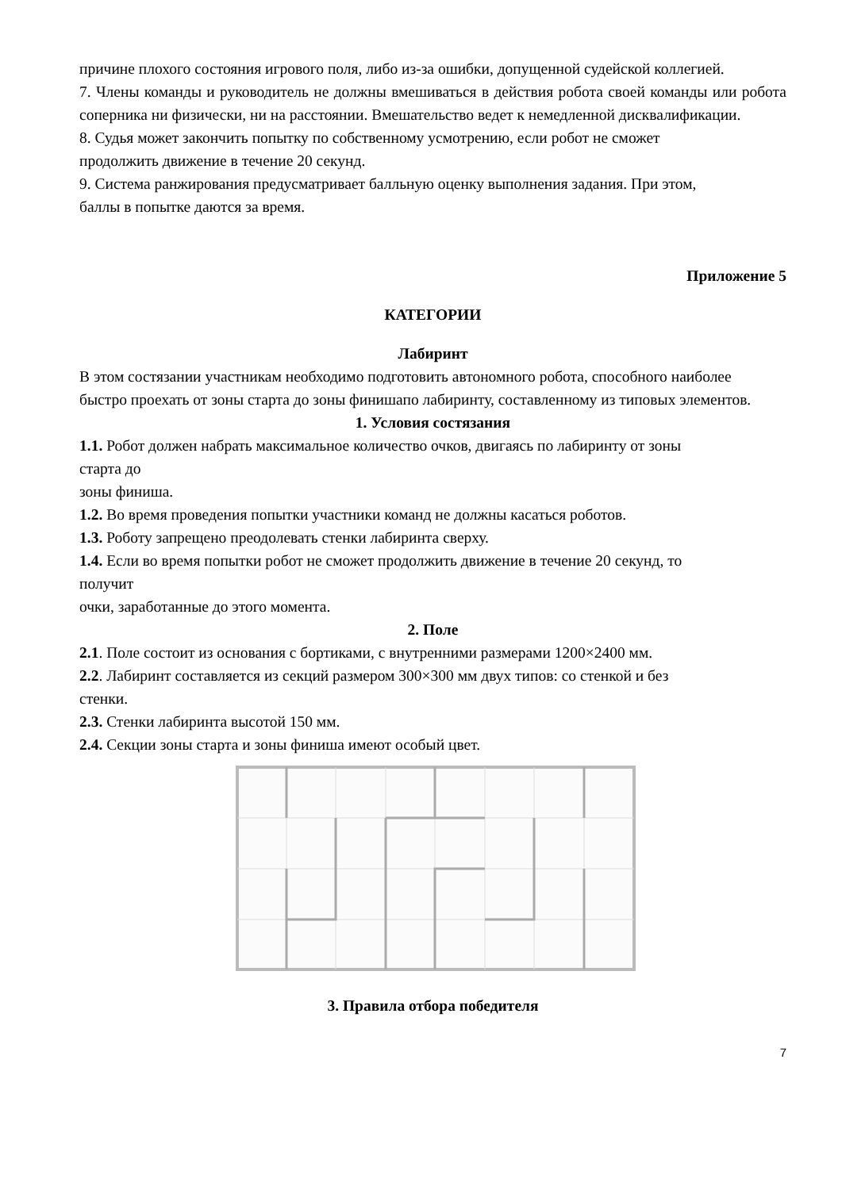причине плохого состояния игрового поля, либо из-за ошибки, допущенной судейской коллегией.
7. Члены команды и руководитель не должны вмешиваться в действия робота своей команды или робота соперника ни физически, ни на расстоянии. Вмешательство ведет к немедленной дисквалификации.
8. Судья может закончить попытку по собственному усмотрению, если робот не сможет
продолжить движение в течение 20 секунд.
9. Система ранжирования предусматривает балльную оценку выполнения задания. При этом,
баллы в попытке даются за время.
Приложение 5
КАТЕГОРИИ
Лабиринт
В этом состязании участникам необходимо подготовить автономного робота, способного наиболее
быстро проехать от зоны старта до зоны финишапо лабиринту, составленному из типовых элементов.
1. Условия состязания
1.1. Робот должен набрать максимальное количество очков, двигаясь по лабиринту от зоны
старта до
зоны финиша.
1.2. Во время проведения попытки участники команд не должны касаться роботов.
1.3. Роботу запрещено преодолевать стенки лабиринта сверху.
1.4. Если во время попытки робот не сможет продолжить движение в течение 20 секунд, то
получит
очки, заработанные до этого момента.
2. Поле
2.1. Поле состоит из основания с бортиками, с внутренними размерами 1200×2400 мм.
2.2. Лабиринт составляется из секций размером 300×300 мм двух типов: со стенкой и без
стенки.
2.3. Стенки лабиринта высотой 150 мм.
2.4. Секции зоны старта и зоны финиша имеют особый цвет.
3. Правила отбора победителя
7